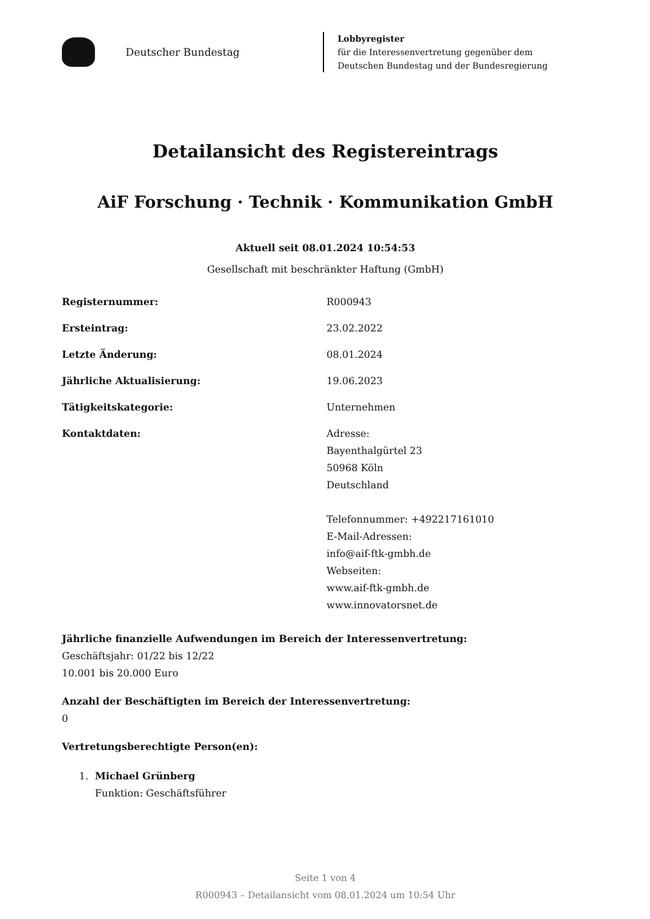Deutscher Bundestag
Lobbyregister
für die Interessenvertretung gegenüber dem
Deutschen Bundestag und der Bundesregierung
Detailansicht des Registereintrags
AiF Forschung · Technik · Kommunikation GmbH
Aktuell seit 08.01.2024 10:54:53
Gesellschaft mit beschränkter Haftung (GmbH)
| Registernummer: | R000943 |
| Ersteintrag: | 23.02.2022 |
| Letzte Änderung: | 08.01.2024 |
| Jährliche Aktualisierung: | 19.06.2023 |
| Tätigkeitskategorie: | Unternehmen |
| Kontaktdaten: | Adresse: Bayenthalgürtel 23 50968 Köln Deutschland Telefonnummer: +492217161010 E-Mail-Adressen: info@aif-ftk-gmbh.de Webseiten: www.aif-ftk-gmbh.de www.innovatorsnet.de |
Jährliche finanzielle Aufwendungen im Bereich der Interessenvertretung:
Geschäftsjahr: 01/22 bis 12/22
10.001 bis 20.000 Euro
Anzahl der Beschäftigten im Bereich der Interessenvertretung:
0
Vertretungsberechtigte Person(en):
1. Michael Grünberg
Funktion: Geschäftsführer
Seite 1 von 4
R000943 – Detailansicht vom 08.01.2024 um 10:54 Uhr